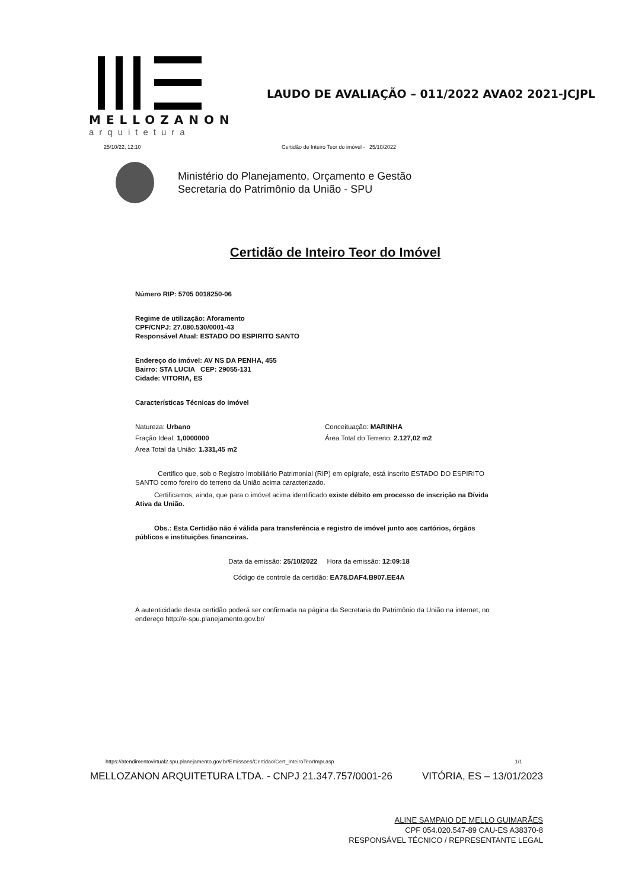MELLOZANON
arquitetura
LAUDO DE AVALIAÇÃO – 011/2022 AVA02 2021-JCJPL
25/10/22, 12:10 Certidão de Inteiro Teor do imóvel - 25/10/2022
Ministério do Planejamento, Orçamento e Gestão
Secretaria do Patrimônio da União - SPU
Certidão de Inteiro Teor do Imóvel
Número RIP: 5705 0018250-06
Regime de utilização: Aforamento
CPF/CNPJ: 27.080.530/0001-43
Responsável Atual: ESTADO DO ESPIRITO SANTO
Endereço do imóvel: AV NS DA PENHA, 455
Bairro: STA LUCIA CEP: 29055-131
Cidade: VITORIA, ES
Características Técnicas do imóvel
Natureza: Urbano Conceituação: MARINHA Fração Ideal: 1,0000000 Área Total do Terreno: 2.127,02 m2 Área Total da União: 1.331,45 m2
Certifico que, sob o Registro Imobiliário Patrimonial (RIP) em epígrafe, está inscrito ESTADO DO ESPIRITO SANTO como foreiro do terreno da União acima caracterizado.
Certificamos, ainda, que para o imóvel acima identificado existe débito em processo de inscrição na Dívida Ativa da União.
Obs.: Esta Certidão não é válida para transferência e registro de imóvel junto aos cartórios, órgãos públicos e instituições financeiras.
Data da emissão: 25/10/2022 Hora da emissão: 12:09:18
Código de controle da certidão: EA78.DAF4.B907.EE4A
A autenticidade desta certidão poderá ser confirmada na página da Secretaria do Patrimônio da União na internet, no endereço http://e-spu.planejamento.gov.br/
https://atendimentovirtual2.spu.planejamento.gov.br/Emissoes/Certidao/Cert_InteiroTeorImpr.asp 1/1
MELLOZANON ARQUITETURA LTDA. - CNPJ 21.347.757/0001-26 VITÓRIA, ES – 13/01/2023
ALINE SAMPAIO DE MELLO GUIMARÃES
CPF 054.020.547-89 CAU-ES A38370-8
RESPONSÁVEL TÉCNICO / REPRESENTANTE LEGAL